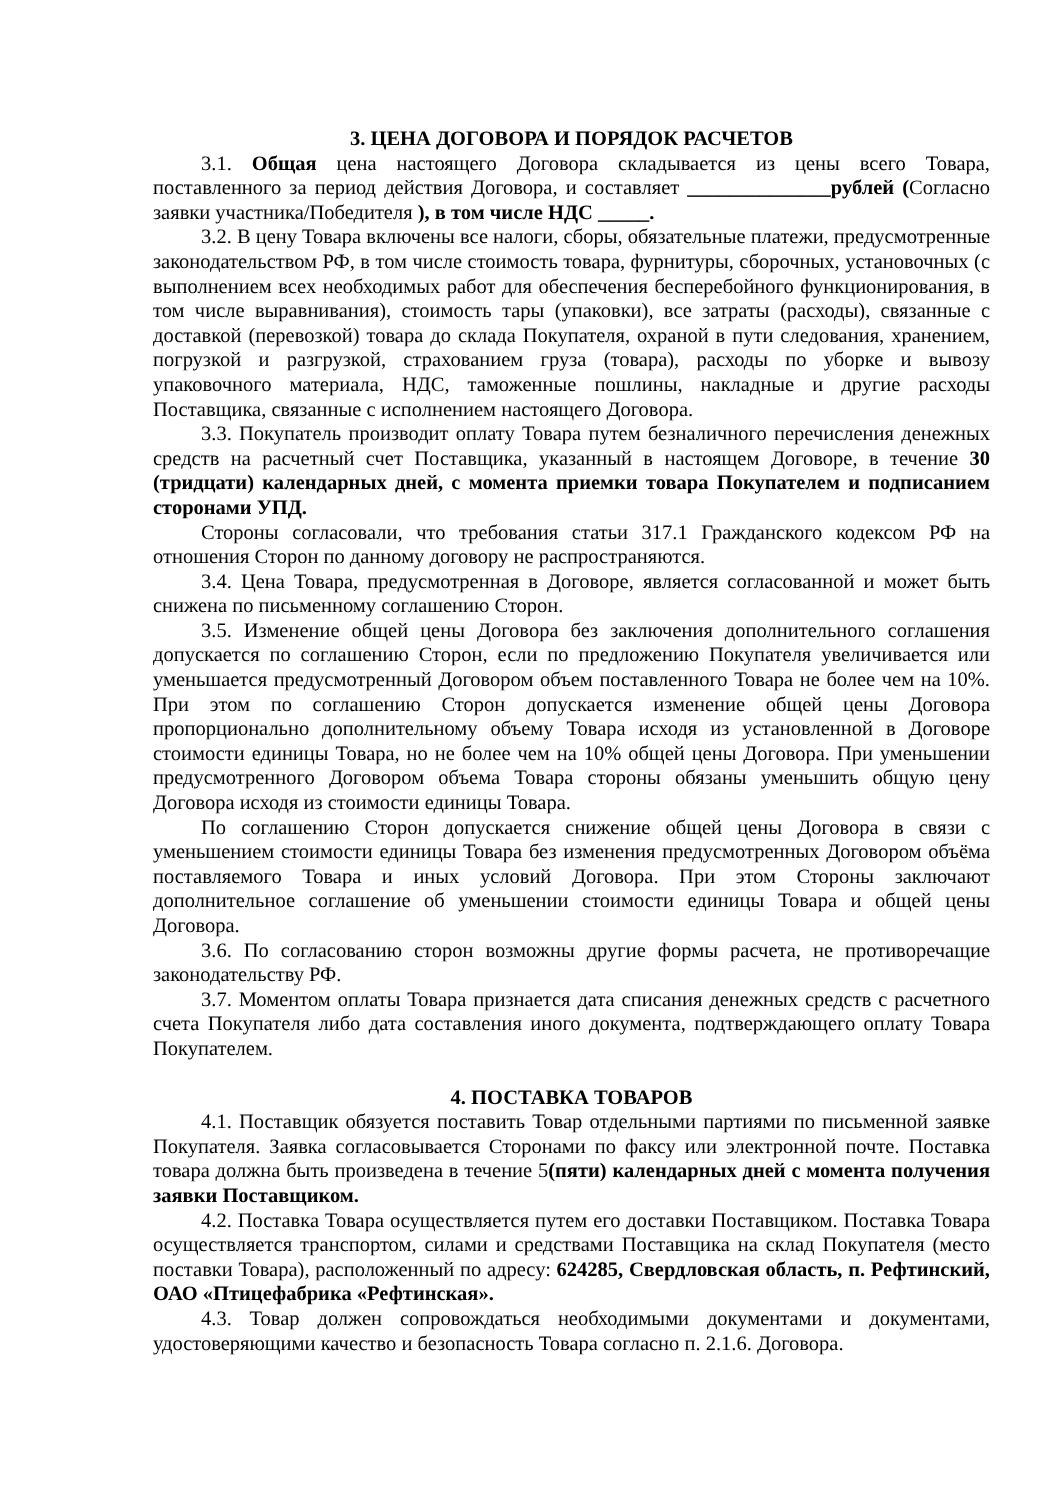3. ЦЕНА ДОГОВОРА И ПОРЯДОК РАСЧЕТОВ
3.1. Общая цена настоящего Договора складывается из цены всего Товара, поставленного за период действия Договора, и составляет ______________рублей (Согласно заявки участника/Победителя ), в том числе НДС _____.
3.2. В цену Товара включены все налоги, сборы, обязательные платежи, предусмотренные законодательством РФ, в том числе стоимость товара, фурнитуры, сборочных, установочных (с выполнением всех необходимых работ для обеспечения бесперебойного функционирования, в том числе выравнивания), стоимость тары (упаковки), все затраты (расходы), связанные с доставкой (перевозкой) товара до склада Покупателя, охраной в пути следования, хранением, погрузкой и разгрузкой, страхованием груза (товара), расходы по уборке и вывозу упаковочного материала, НДС, таможенные пошлины, накладные и другие расходы Поставщика, связанные с исполнением настоящего Договора.
3.3. Покупатель производит оплату Товара путем безналичного перечисления денежных средств на расчетный счет Поставщика, указанный в настоящем Договоре, в течение 30 (тридцати) календарных дней, с момента приемки товара Покупателем и подписанием сторонами УПД.
Стороны согласовали, что требования статьи 317.1 Гражданского кодексом РФ на отношения Сторон по данному договору не распространяются.
3.4. Цена Товара, предусмотренная в Договоре, является согласованной и может быть снижена по письменному соглашению Сторон.
3.5. Изменение общей цены Договора без заключения дополнительного соглашения допускается по соглашению Сторон, если по предложению Покупателя увеличивается или уменьшается предусмотренный Договором объем поставленного Товара не более чем на 10%. При этом по соглашению Сторон допускается изменение общей цены Договора пропорционально дополнительному объему Товара исходя из установленной в Договоре стоимости единицы Товара, но не более чем на 10% общей цены Договора. При уменьшении предусмотренного Договором объема Товара стороны обязаны уменьшить общую цену Договора исходя из стоимости единицы Товара.
По соглашению Сторон допускается снижение общей цены Договора в связи с уменьшением стоимости единицы Товара без изменения предусмотренных Договором объёма поставляемого Товара и иных условий Договора. При этом Стороны заключают дополнительное соглашение об уменьшении стоимости единицы Товара и общей цены Договора.
3.6. По согласованию сторон возможны другие формы расчета, не противоречащие законодательству РФ.
3.7. Моментом оплаты Товара признается дата списания денежных средств с расчетного счета Покупателя либо дата составления иного документа, подтверждающего оплату Товара Покупателем.
4. ПОСТАВКА ТОВАРОВ
4.1. Поставщик обязуется поставить Товар отдельными партиями по письменной заявке Покупателя. Заявка согласовывается Сторонами по факсу или электронной почте. Поставка товара должна быть произведена в течение 5(пяти) календарных дней с момента получения заявки Поставщиком.
4.2. Поставка Товара осуществляется путем его доставки Поставщиком. Поставка Товара осуществляется транспортом, силами и средствами Поставщика на склад Покупателя (место поставки Товара), расположенный по адресу: 624285, Свердловская область, п. Рефтинский, ОАО «Птицефабрика «Рефтинская».
4.3. Товар должен сопровождаться необходимыми документами и документами, удостоверяющими качество и безопасность Товара согласно п. 2.1.6. Договора.